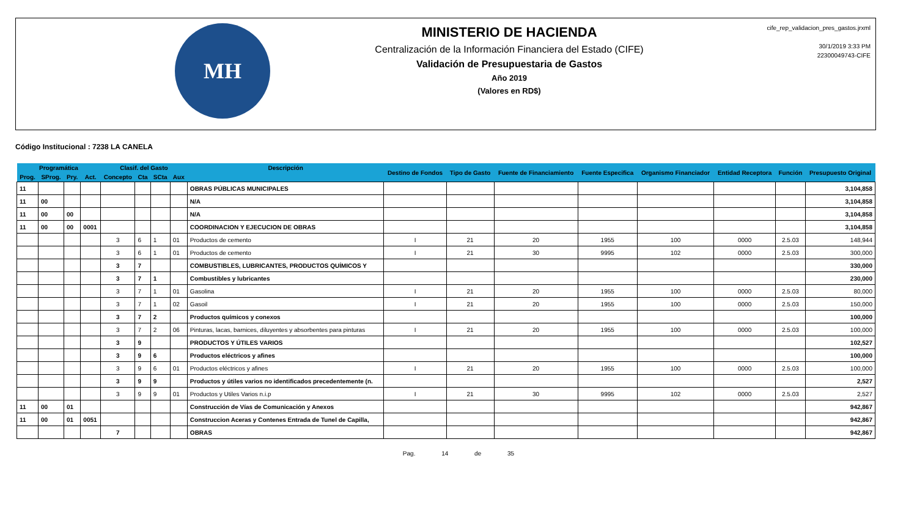MH
MINISTERIO DE HACIENDA
Centralización de la Información Financiera del Estado (CIFE)
Validación de Presupuestaria de Gastos
Año 2019
(Valores en RD$)
cife_rep_validacion_pres_gastos.jrxml
30/1/2019 3:33 PM
22300049743-CIFE
Código Institucional : 7238 LA CANELA
| Programática | | | | Clasif. del Gasto | | | | Descripción | Destino de Fondos | Tipo de Gasto | Fuente de Financiamiento | Fuente Especifica | Organismo Financiador | Entidad Receptora | Función | Presupuesto Original |
| --- | --- | --- | --- | --- | --- | --- | --- | --- | --- | --- | --- | --- | --- | --- | --- | --- |
| Prog. | SProg. | Pry. | Act. | Concepto | Cta | SCta | Aux | | | | | | | | | |
| 11 | | | | | | | | OBRAS PÚBLICAS MUNICIPALES | | | | | | | | 3,104,858 |
| 11 | 00 | | | | | | | N/A | | | | | | | | 3,104,858 |
| 11 | 00 | 00 | | | | | | N/A | | | | | | | | 3,104,858 |
| 11 | 00 | 00 | 0001 | | | | | COORDINACION Y EJECUCION DE OBRAS | | | | | | | | 3,104,858 |
| | | | | 3 | 6 | 1 | 01 | Productos de cemento | I | 21 | 20 | 1955 | 100 | 0000 | 2.5.03 | 148,944 |
| | | | | 3 | 6 | 1 | 01 | Productos de cemento | I | 21 | 30 | 9995 | 102 | 0000 | 2.5.03 | 300,000 |
| | | | | 3 | 7 | | | COMBUSTIBLES, LUBRICANTES, PRODUCTOS QUÍMICOS Y | | | | | | | | 330,000 |
| | | | | 3 | 7 | 1 | | Combustibles y lubricantes | | | | | | | | 230,000 |
| | | | | 3 | 7 | 1 | 01 | Gasolina | I | 21 | 20 | 1955 | 100 | 0000 | 2.5.03 | 80,000 |
| | | | | 3 | 7 | 1 | 02 | Gasoil | I | 21 | 20 | 1955 | 100 | 0000 | 2.5.03 | 150,000 |
| | | | | 3 | 7 | 2 | | Productos químicos y conexos | | | | | | | | 100,000 |
| | | | | 3 | 7 | 2 | 06 | Pinturas, lacas, barnices, diluyentes y absorbentes para pinturas | I | 21 | 20 | 1955 | 100 | 0000 | 2.5.03 | 100,000 |
| | | | | 3 | 9 | | | PRODUCTOS Y ÚTILES VARIOS | | | | | | | | 102,527 |
| | | | | 3 | 9 | 6 | | Productos eléctricos y afines | | | | | | | | 100,000 |
| | | | | 3 | 9 | 6 | 01 | Productos eléctricos y afines | I | 21 | 20 | 1955 | 100 | 0000 | 2.5.03 | 100,000 |
| | | | | 3 | 9 | 9 | | Productos y útiles varios no identificados precedentemente (n. | | | | | | | | 2,527 |
| | | | | 3 | 9 | 9 | 01 | Productos y Utiles Varios n.i.p | I | 21 | 30 | 9995 | 102 | 0000 | 2.5.03 | 2,527 |
| 11 | 00 | 01 | | | | | | Construcción de Vías de Comunicación y Anexos | | | | | | | | 942,867 |
| 11 | 00 | 01 | 0051 | | | | | Construccion Aceras y Contenes Entrada de Tunel de Capilla, | | | | | | | | 942,867 |
| | | | | 7 | | | | OBRAS | | | | | | | | 942,867 |
Pag. 14 de 35